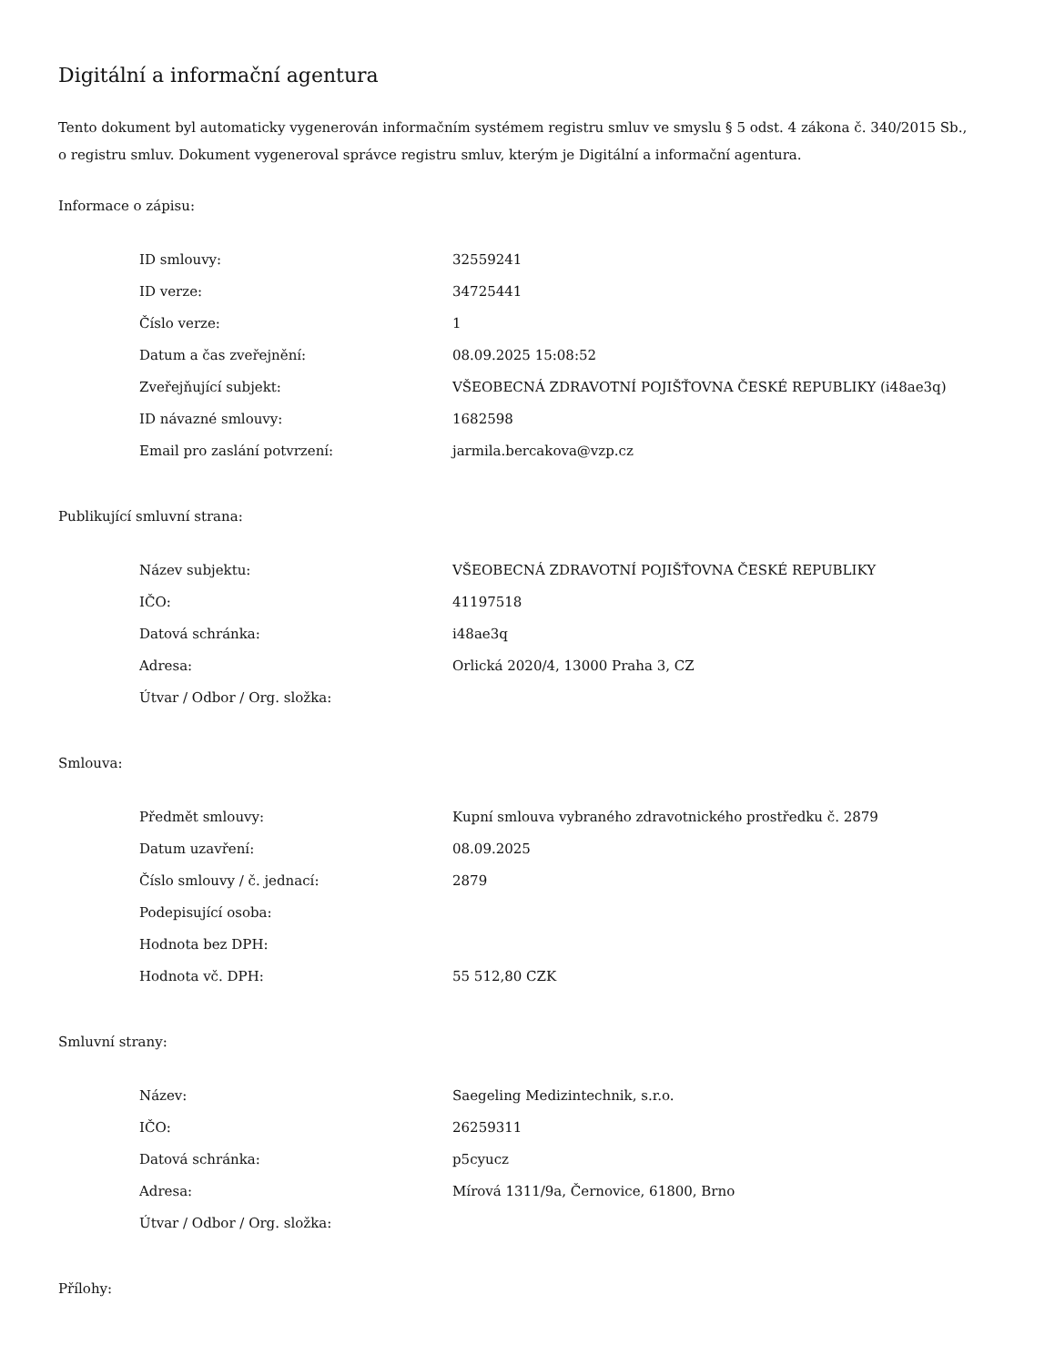Digitální a informační agentura
Tento dokument byl automaticky vygenerován informačním systémem registru smluv ve smyslu § 5 odst. 4 zákona č. 340/2015 Sb., o registru smluv. Dokument vygeneroval správce registru smluv, kterým je Digitální a informační agentura.
Informace o zápisu:
| ID smlouvy: | 32559241 |
| ID verze: | 34725441 |
| Číslo verze: | 1 |
| Datum a čas zveřejnění: | 08.09.2025 15:08:52 |
| Zveřejňující subjekt: | VŠEOBECNÁ ZDRAVOTNÍ POJIŠŤOVNA ČESKÉ REPUBLIKY (i48ae3q) |
| ID návazné smlouvy: | 1682598 |
| Email pro zaslání potvrzení: | jarmila.bercakova@vzp.cz |
Publikující smluvní strana:
| Název subjektu: | VŠEOBECNÁ ZDRAVOTNÍ POJIŠŤOVNA ČESKÉ REPUBLIKY |
| IČO: | 41197518 |
| Datová schránka: | i48ae3q |
| Adresa: | Orlická 2020/4, 13000 Praha 3, CZ |
| Útvar / Odbor / Org. složka: | |
Smlouva:
| Předmět smlouvy: | Kupní smlouva vybraného zdravotnického prostředku č. 2879 |
| Datum uzavření: | 08.09.2025 |
| Číslo smlouvy / č. jednací: | 2879 |
| Podepisující osoba: | |
| Hodnota bez DPH: | |
| Hodnota vč. DPH: | 55 512,80 CZK |
Smluvní strany:
| Název: | Saegeling Medizintechnik, s.r.o. |
| IČO: | 26259311 |
| Datová schránka: | p5cyucz |
| Adresa: | Mírová 1311/9a, Černovice, 61800, Brno |
| Útvar / Odbor / Org. složka: | |
Přílohy: